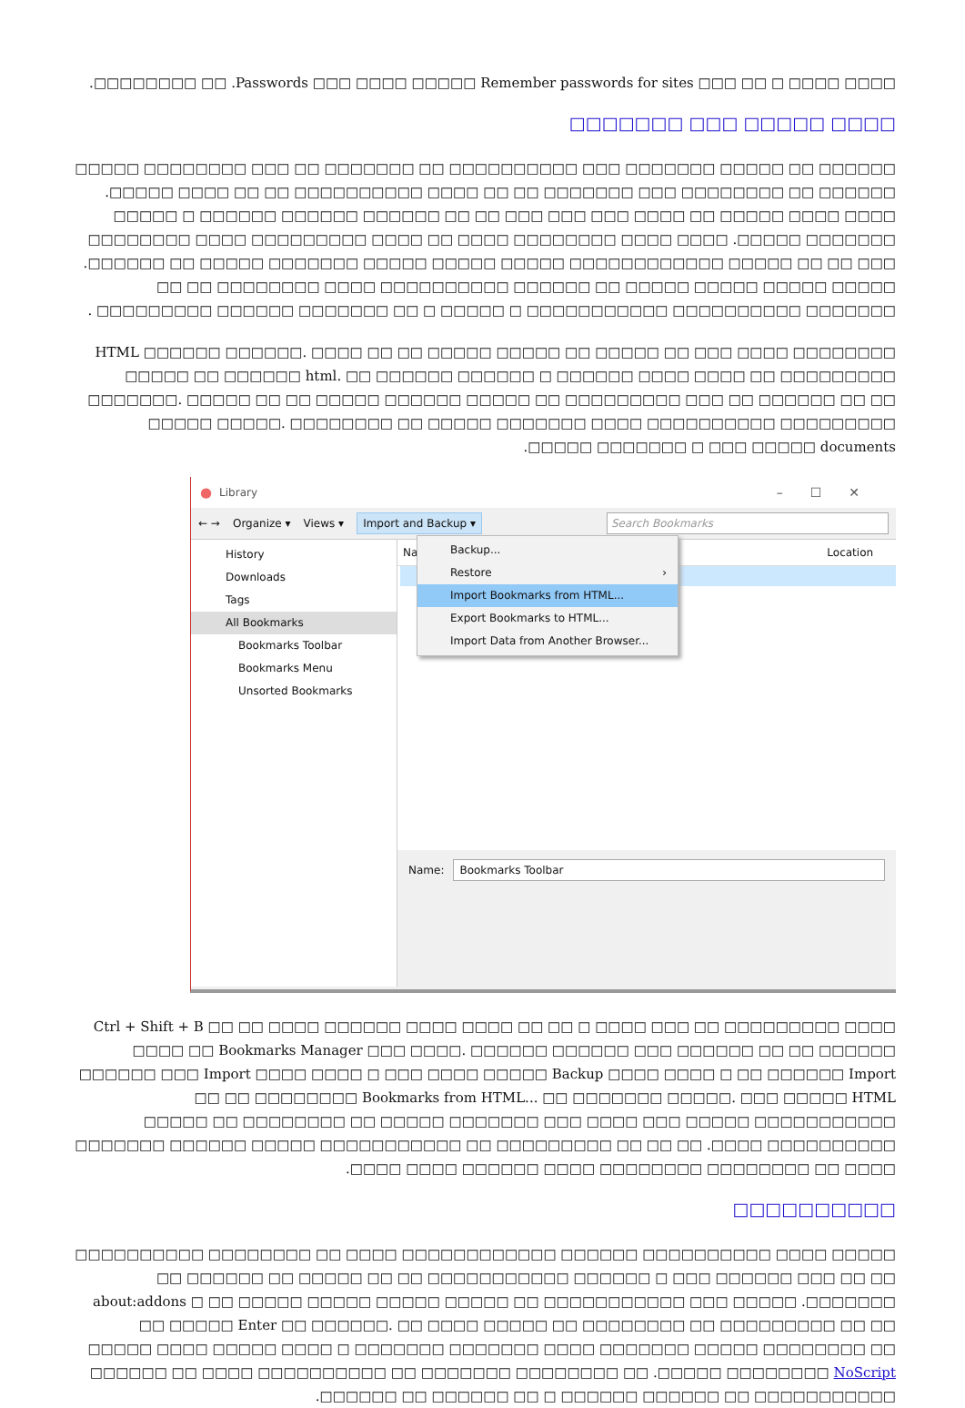□□□□ □□□□ □ □□ □□□ Passwords □□□ □□□□ □□□□□ Remember passwords for sites. □□ □□□□□□□□.
□□□□ □□□□□ □□□ □□□□□□□
□□□□□□ □□ □□□□□ □□□□□□□ □□□ □□□□□□□□□□ □□ □□□□□□□ □□ □□□ □□□□□□□□ □□□□□ □□□□□□ □□ □□□□□□□□ □□□ □□□□□□□ □□ □□ □□□□ □□□□□□□□□□ □□ □□ □□□□ □□□□□. □□□□ □□□□ □□□□□ □□ □□□□ □□□ □□□ □□□ □□ □□ □□□□□□ □□□□□□ □□□□□□ □ □□□□□ □□□□□□□ □□□□□. □□□□ □□□□ □□□□□□□□ □□□□ □□ □□□□ □□□□□□□□□ □□□□ □□□□□□□□ □□□ □□ □□ □□□□□ □□□□□□□□□□□□ □□□□□ □□□□□ □□□□□ □□□□□□□ □□□□□ □□ □□□□□□. □□□□□ □□□□□ □□□□□ □□□□□ □□ □□□□□□ □□□□□□□□□□ □□□□ □□□□□□□□ □□ □□ □□□□□□□ □□□□□□□□□□ □□□□□□□□□□□ □ □□□□□ □ □□ □□□□□□□ □□□□□□ □□□□□□□□□ .
□□□□□□□□ □□□□ □□□ □□ □□□□□ □□ □□□□□ HTML □□□□□□ □□□□□□. □□□□ □□ □□ □□□□□ □□□□□ □□ □□□□□□ html. □□ □□□□□□ □□□□□□ □ □□□□□□ □□□□ □□□□ □□ □□□□□□□□□ □□□□□□□. □□□□□ □□ □□ □□□□□ □□□□□□ □□□□□ □□ □□□□□□□□□ □□□ □□ □□□□□□ □□ □□ □□□□□ □□□□□. □□□□□□□□ □□ □□□□□ □□□□□□□ □□□□ □□□□□□□□□□ □□□□□□□□□ □□□□□□□ □ □□□ □□□□□ documents □□□□□.
● Library –☐✕
← → Organize ▾ Views ▾ Import and Backup ▾ Search Bookmarks
History
Downloads
Tags
All Bookmarks
Bookmarks Toolbar
Bookmarks Menu
Unsorted Bookmarks
Na Location
Name: Bookmarks Toolbar
Backup...
Restore ›
Import Bookmarks from HTML...
Export Bookmarks to HTML...
Import Data from Another Browser...
□□□□ □□□□□□□□□ □□ □□□ □□□□ □ □□ □□ □□□□ Ctrl + Shift + B □□ □□ □□□□ □□□□□□ □□□□ □□□□ □□ Bookmarks Manager □□□ □□□□. □□□□□□ □□□□□□ □□□ □□□□□□ □□ □□ □□□□□□ □□□□□□ □□□ Import □□□□ □□□□ □ □□□ □□□□ □□□□□ Backup □□□□ □□□□ □ □□ □□□□□□ Import Bookmarks from HTML... □□ □□□□□□□ □□□□□. □□□ □□□□□ HTML □□□□□□□□ □□ □□ □□□□□□□□□□□ □□□□□ □□□ □□□□ □□□ □□□□□□□ □□□□□ □□ □□□□□□□□ □□ □□□□□ □□□□□□□□□□ □□□□. □□ □□ □□ □□□□□□□□□ □□ □□□□□□□□□□□ □□□□□ □□□□□□ □□□□□□□ □□□□ □□ □□□□□□□□ □□□□□□□□ □□□□ □□□□□□ □□□□ □□□□.
□□□□□□□□□□
□□□□□ □□□□ □□□□□□□□□□ □□□□□□ □□□□□□□□□□□□ □□□□ □□ □□□□□□□□ □□□□□□□□□□ □□ □□ □□□ □□□□□□ □□□ □ □□□□□□ □□□□□□□□□□□ □□ □□ □□□□□ □□ □□□□□□ □□ □□□□□□□. □□□□□ □□□ □□□□□□□□□□□ □□ □□□□□ □□□□□ □□□□□ □□□□□ about:addons □ □□ □□ □□□□□ Enter □□ □□□□□□. □□ □□□□ □□□□□ □□ □□□□□□□□ □□ □□□□□□□□□ □□ □□ □□□□□ □□□□ □□□□□ □□□□ □ □□□□□□□ □□□□□□□ □□□□ □□□□□□□ □□□□□ □□□□□□□□ □□ NoScript □□□□□□□□ □□□□□. □□ □□□□□□□□ □□□□□□□ □□ □□□□□□□□□□ □□□□ □□ □□□□□□ □□□□□□□□□□□ □□ □□□□□□ □□□□□□ □ □□ □□□□□□ □□ □□□□□□.